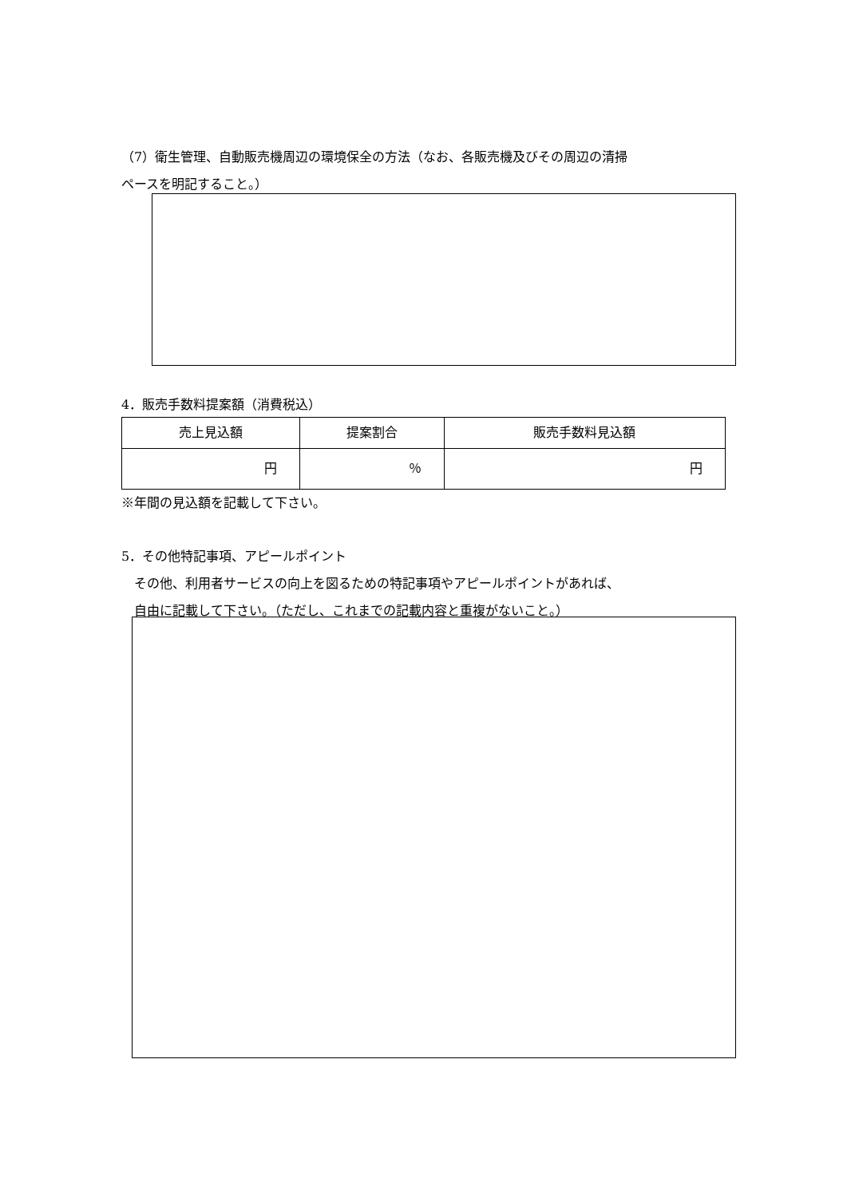（7）衛生管理、自動販売機周辺の環境保全の方法（なお、各販売機及びその周辺の清掃
ペースを明記すること。）
4．販売手数料提案額（消費税込）
| 売上見込額 | 提案割合 | 販売手数料見込額 |
| 円 | ％ | 円 |
※年間の見込額を記載して下さい。
5．その他特記事項、アピールポイント
　その他、利用者サービスの向上を図るための特記事項やアピールポイントがあれば、
　自由に記載して下さい。（ただし、これまでの記載内容と重複がないこと。）